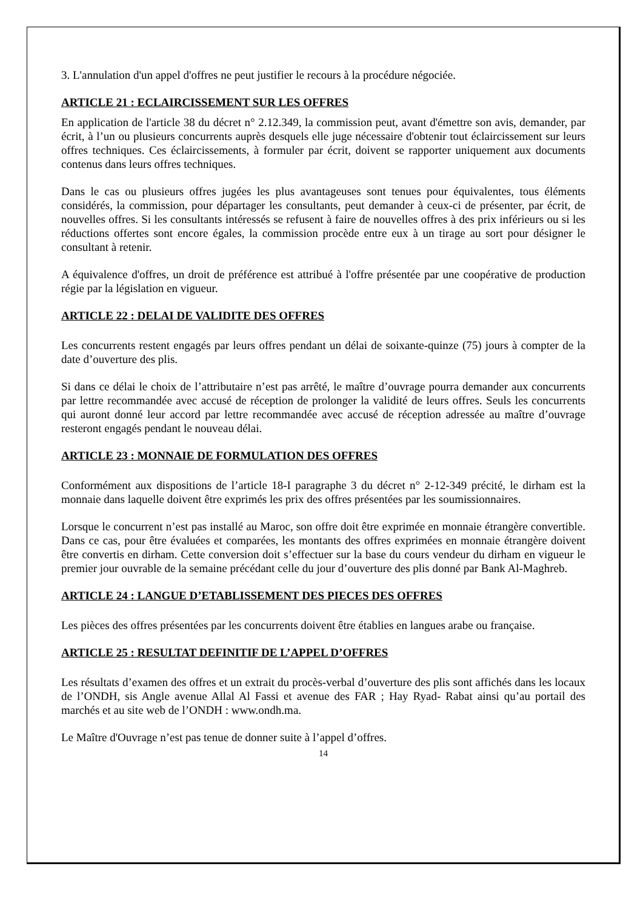3. L'annulation d'un appel d'offres ne peut justifier le recours à la procédure négociée.
ARTICLE 21 : ECLAIRCISSEMENT SUR LES OFFRES
En application de l'article 38 du décret n° 2.12.349, la commission peut, avant d'émettre son avis, demander, par écrit, à l’un ou plusieurs concurrents auprès desquels elle juge nécessaire d'obtenir tout éclaircissement sur leurs offres techniques. Ces éclaircissements, à formuler par écrit, doivent se rapporter uniquement aux documents contenus dans leurs offres techniques.
Dans le cas ou plusieurs offres jugées les plus avantageuses sont tenues pour équivalentes, tous éléments considérés, la commission, pour départager les consultants, peut demander à ceux-ci de présenter, par écrit, de nouvelles offres. Si les consultants intéressés se refusent à faire de nouvelles offres à des prix inférieurs ou si les réductions offertes sont encore égales, la commission procède entre eux à un tirage au sort pour désigner le consultant à retenir.
A équivalence d'offres, un droit de préférence est attribué à l'offre présentée par une coopérative de production régie par la législation en vigueur.
ARTICLE 22 : DELAI DE VALIDITE DES OFFRES
Les concurrents restent engagés par leurs offres pendant un délai de soixante-quinze (75) jours à compter de la date d’ouverture des plis.
Si dans ce délai le choix de l’attributaire n’est pas arrêté, le maître d’ouvrage pourra demander aux concurrents par lettre recommandée avec accusé de réception de prolonger la validité de leurs offres. Seuls les concurrents qui auront donné leur accord par lettre recommandée avec accusé de réception adressée au maître d’ouvrage resteront engagés pendant le nouveau délai.
ARTICLE 23 : MONNAIE DE FORMULATION DES OFFRES
Conformément aux dispositions de l’article 18-I paragraphe 3 du décret n° 2-12-349 précité, le dirham est la monnaie dans laquelle doivent être exprimés les prix des offres présentées par les soumissionnaires.
Lorsque le concurrent n’est pas installé au Maroc, son offre doit être exprimée en monnaie étrangère convertible. Dans ce cas, pour être évaluées et comparées, les montants des offres exprimées en monnaie étrangère doivent être convertis en dirham. Cette conversion doit s’effectuer sur la base du cours vendeur du dirham en vigueur le premier jour ouvrable de la semaine précédant celle du jour d’ouverture des plis donné par Bank Al-Maghreb.
ARTICLE 24 : LANGUE D’ETABLISSEMENT DES PIECES DES OFFRES
Les pièces des offres présentées par les concurrents doivent être établies en langues arabe ou française.
ARTICLE 25 : RESULTAT DEFINITIF DE L’APPEL D’OFFRES
Les résultats d’examen des offres et un extrait du procès-verbal d’ouverture des plis sont affichés dans les locaux de l’ONDH, sis Angle avenue Allal Al Fassi et avenue des FAR ; Hay Ryad- Rabat ainsi qu’au portail des marchés et au site web de l’ONDH : www.ondh.ma.
Le Maître d'Ouvrage n’est pas tenue de donner suite à l’appel d’offres.
14